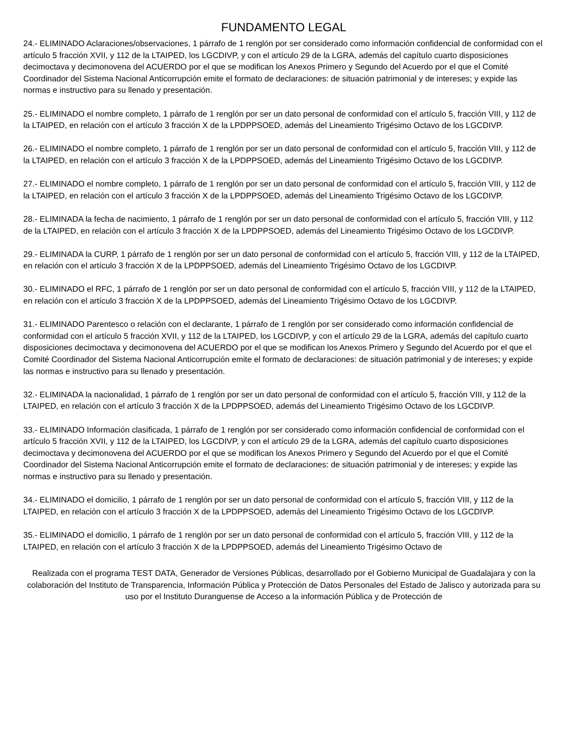FUNDAMENTO LEGAL
24.- ELIMINADO Aclaraciones/observaciones, 1 párrafo de 1 renglón por ser considerado como información confidencial de conformidad con el artículo 5 fracción XVII, y 112 de la LTAIPED, los LGCDIVP, y con el artículo 29 de la LGRA, además del capítulo cuarto disposiciones decimoctava y decimonovena del ACUERDO por el que se modifican los Anexos Primero y Segundo del Acuerdo por el que el Comité Coordinador del Sistema Nacional Anticorrupción emite el formato de declaraciones: de situación patrimonial y de intereses; y expide las normas e instructivo para su llenado y presentación.
25.- ELIMINADO el nombre completo, 1 párrafo de 1 renglón por ser un dato personal de conformidad con el artículo 5, fracción VIII, y 112 de la LTAIPED, en relación con el artículo 3 fracción X de la LPDPPSOED, además del Lineamiento Trigésimo Octavo de los LGCDIVP.
26.- ELIMINADO el nombre completo, 1 párrafo de 1 renglón por ser un dato personal de conformidad con el artículo 5, fracción VIII, y 112 de la LTAIPED, en relación con el artículo 3 fracción X de la LPDPPSOED, además del Lineamiento Trigésimo Octavo de los LGCDIVP.
27.- ELIMINADO el nombre completo, 1 párrafo de 1 renglón por ser un dato personal de conformidad con el artículo 5, fracción VIII, y 112 de la LTAIPED, en relación con el artículo 3 fracción X de la LPDPPSOED, además del Lineamiento Trigésimo Octavo de los LGCDIVP.
28.- ELIMINADA la fecha de nacimiento, 1 párrafo de 1 renglón por ser un dato personal de conformidad con el artículo 5, fracción VIII, y 112 de la LTAIPED, en relación con el artículo 3 fracción X de la LPDPPSOED, además del Lineamiento Trigésimo Octavo de los LGCDIVP.
29.- ELIMINADA la CURP, 1 párrafo de 1 renglón por ser un dato personal de conformidad con el artículo 5, fracción VIII, y 112 de la LTAIPED, en relación con el artículo 3 fracción X de la LPDPPSOED, además del Lineamiento Trigésimo Octavo de los LGCDIVP.
30.- ELIMINADO el RFC, 1 párrafo de 1 renglón por ser un dato personal de conformidad con el artículo 5, fracción VIII, y 112 de la LTAIPED, en relación con el artículo 3 fracción X de la LPDPPSOED, además del Lineamiento Trigésimo Octavo de los LGCDIVP.
31.- ELIMINADO Parentesco o relación con el declarante, 1 párrafo de 1 renglón por ser considerado como información confidencial de conformidad con el artículo 5 fracción XVII, y 112 de la LTAIPED, los LGCDIVP, y con el artículo 29 de la LGRA, además del capítulo cuarto disposiciones decimoctava y decimonovena del ACUERDO por el que se modifican los Anexos Primero y Segundo del Acuerdo por el que el Comité Coordinador del Sistema Nacional Anticorrupción emite el formato de declaraciones: de situación patrimonial y de intereses; y expide las normas e instructivo para su llenado y presentación.
32.- ELIMINADA la nacionalidad, 1 párrafo de 1 renglón por ser un dato personal de conformidad con el artículo 5, fracción VIII, y 112 de la LTAIPED, en relación con el artículo 3 fracción X de la LPDPPSOED, además del Lineamiento Trigésimo Octavo de los LGCDIVP.
33.- ELIMINADO Información clasificada, 1 párrafo de 1 renglón por ser considerado como información confidencial de conformidad con el artículo 5 fracción XVII, y 112 de la LTAIPED, los LGCDIVP, y con el artículo 29 de la LGRA, además del capítulo cuarto disposiciones decimoctava y decimonovena del ACUERDO por el que se modifican los Anexos Primero y Segundo del Acuerdo por el que el Comité Coordinador del Sistema Nacional Anticorrupción emite el formato de declaraciones: de situación patrimonial y de intereses; y expide las normas e instructivo para su llenado y presentación.
34.- ELIMINADO el domicilio, 1 párrafo de 1 renglón por ser un dato personal de conformidad con el artículo 5, fracción VIII, y 112 de la LTAIPED, en relación con el artículo 3 fracción X de la LPDPPSOED, además del Lineamiento Trigésimo Octavo de los LGCDIVP.
35.- ELIMINADO el domicilio, 1 párrafo de 1 renglón por ser un dato personal de conformidad con el artículo 5, fracción VIII, y 112 de la LTAIPED, en relación con el artículo 3 fracción X de la LPDPPSOED, además del Lineamiento Trigésimo Octavo de
Realizada con el programa TEST DATA, Generador de Versiones Públicas, desarrollado por el Gobierno Municipal de Guadalajara y con la colaboración del Instituto de Transparencia, Información Pública y Protección de Datos Personales del Estado de Jalisco y autorizada para su uso por el Instituto Duranguense de Acceso a la información Pública y de Protección de